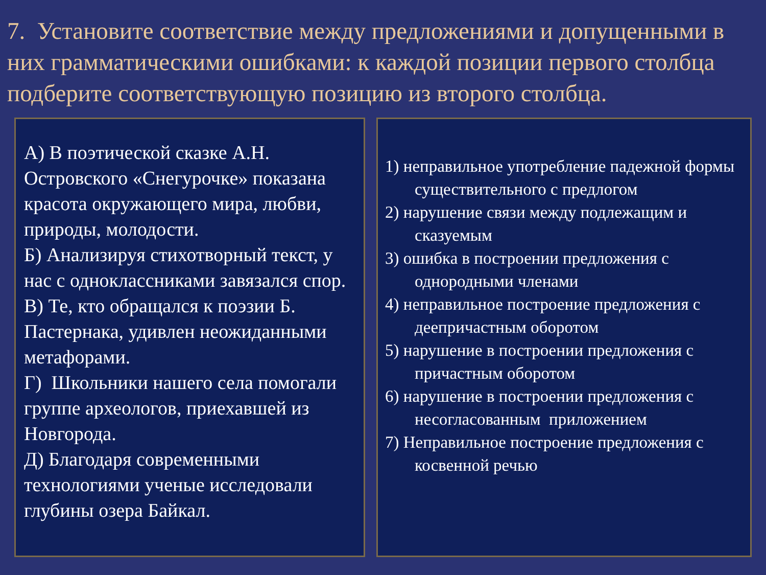7. Установите соответствие между предложениями и допущенными в них грамматическими ошибками: к каждой позиции первого столбца подберите соответствующую позицию из второго столбца.
А) В поэтической сказке А.Н. Островского «Снегурочке» показана красота окружающего мира, любви, природы, молодости.
Б) Анализируя стихотворный текст, у нас с одноклассниками завязался спор.
В) Те, кто обращался к поэзии Б. Пастернака, удивлен неожиданными метафорами.
Г) Школьники нашего села помогали группе археологов, приехавшей из Новгорода.
Д) Благодаря современными технологиями ученые исследовали глубины озера Байкал.
1) неправильное употребление падежной формы существительного с предлогом
2) нарушение связи между подлежащим и сказуемым
3) ошибка в построении предложения с однородными членами
4) неправильное построение предложения с деепричастным оборотом
5) нарушение в построении предложения с причастным оборотом
6) нарушение в построении предложения с несогласованным приложением
7) Неправильное построение предложения с косвенной речью